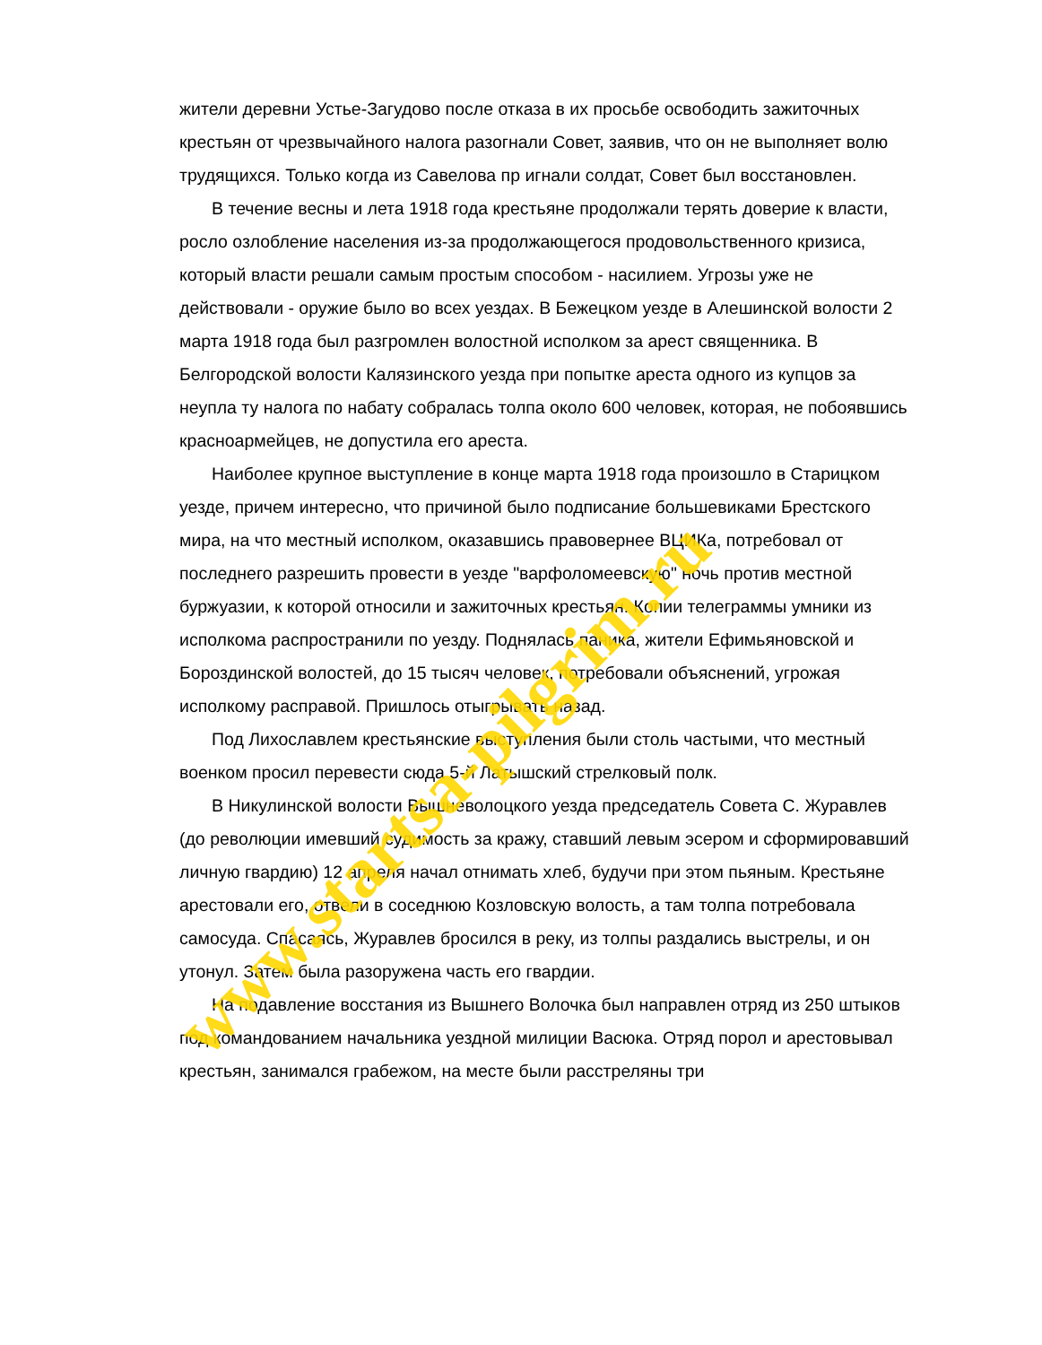жители деревни Устье-Загудово после отказа в их просьбе освободить зажиточных крестьян от чрезвычайного налога разогнали Совет, заявив, что он не выполняет волю трудящихся. Только когда из Савелова пр игнали солдат, Совет был восстановлен.
В течение весны и лета 1918 года крестьяне продолжали терять доверие к власти, росло озлобление населения из-за продолжающегося продовольственного кризиса, который власти решали самым простым способом - насилием. Угрозы уже не действовали - оружие было во всех уездах. В Бежецком уезде в Алешинской волости 2 марта 1918 года был разгромлен волостной исполком за арест священника. В Белгородской волости Калязинского уезда при попытке ареста одного из купцов за неупла ту налога по набату собралась толпа около 600 человек, которая, не побоявшись красноармейцев, не допустила его ареста.
Наиболее крупное выступление в конце марта 1918 года произошло в Старицком уезде, причем интересно, что причиной было подписание большевиками Брестского мира, на что местный исполком, оказавшись правовернее ВЦИКа, потребовал от последнего разрешить провести в уезде "варфоломеевскую" ночь против местной буржуазии, к которой относили и зажиточных крестьян. Копии телеграммы умники из исполкома распространили по уезду. Поднялась паника, жители Ефимьяновской и Бороздинской волостей, до 15 тысяч человек, потребовали объяснений, угрожая исполкому расправой. Пришлось отыгрывать назад.
Под Лихославлем крестьянские выступления были столь частыми, что местный военком просил перевести сюда 5-й Латышский стрелковый полк.
В Никулинской волости Вышневолоцкого уезда председатель Совета С. Журавлев (до революции имевший судимость за кражу, ставший левым эсером и сформировавший личную гвардию) 12 апреля начал отнимать хлеб, будучи при этом пьяным. Крестьяне арестовали его, отвели в соседнюю Козловскую волость, а там толпа потребовала самосуда. Спасаясь, Журавлев бросился в реку, из толпы раздались выстрелы, и он утонул. Затем была разоружена часть его гвардии.
На подавление восстания из Вышнего Волочка был направлен отряд из 250 штыков под командованием начальника уездной милиции Васюка. Отряд порол и арестовывал крестьян, занимался грабежом, на месте были расстреляны три
www.startsa-pilgrim.ru